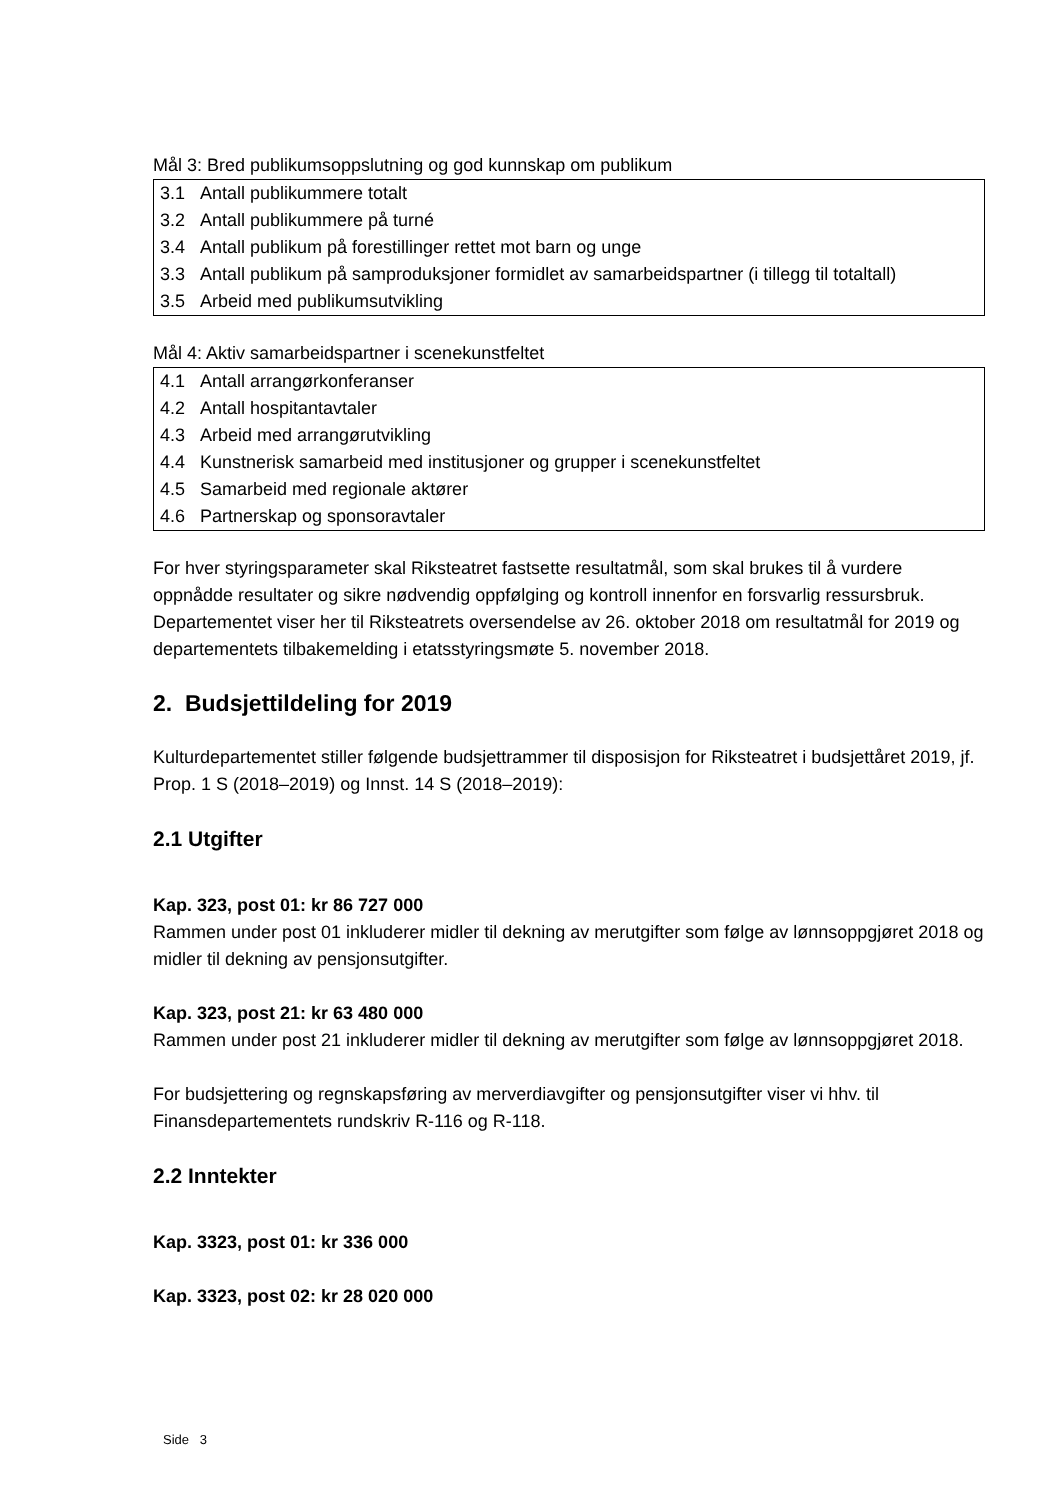Mål 3: Bred publikumsoppslutning og god kunnskap om publikum
| 3.1 | Antall publikummere totalt |
| 3.2 | Antall publikummere på turné |
| 3.4 | Antall publikum på forestillinger rettet mot barn og unge |
| 3.3 | Antall publikum på samproduksjoner formidlet av samarbeidspartner (i tillegg til totaltall) |
| 3.5 | Arbeid med publikumsutvikling |
Mål 4: Aktiv samarbeidspartner i scenekunstfeltet
| 4.1 | Antall arrangørkonferanser |
| 4.2 | Antall hospitantavtaler |
| 4.3 | Arbeid med arrangørutvikling |
| 4.4 | Kunstnerisk samarbeid med institusjoner og grupper i scenekunstfeltet |
| 4.5 | Samarbeid med regionale aktører |
| 4.6 | Partnerskap og sponsoravtaler |
For hver styringsparameter skal Riksteatret fastsette resultatmål, som skal brukes til å vurdere oppnådde resultater og sikre nødvendig oppfølging og kontroll innenfor en forsvarlig ressursbruk. Departementet viser her til Riksteatrets oversendelse av 26. oktober 2018 om resultatmål for 2019 og departementets tilbakemelding i etatsstyringsmøte 5. november 2018.
2. Budsjettildeling for 2019
Kulturdepartementet stiller følgende budsjettrammer til disposisjon for Riksteatret i budsjettåret 2019, jf. Prop. 1 S (2018–2019) og Innst. 14 S (2018–2019):
2.1 Utgifter
Kap. 323, post 01: kr 86 727 000
Rammen under post 01 inkluderer midler til dekning av merutgifter som følge av lønnsoppgjøret 2018 og midler til dekning av pensjonsutgifter.
Kap. 323, post 21: kr 63 480 000
Rammen under post 21 inkluderer midler til dekning av merutgifter som følge av lønnsoppgjøret 2018.
For budsjettering og regnskapsføring av merverdiavgifter og pensjonsutgifter viser vi hhv. til Finansdepartementets rundskriv R-116 og R-118.
2.2 Inntekter
Kap. 3323, post 01: kr 336 000
Kap. 3323, post 02: kr 28 020 000
Side 3